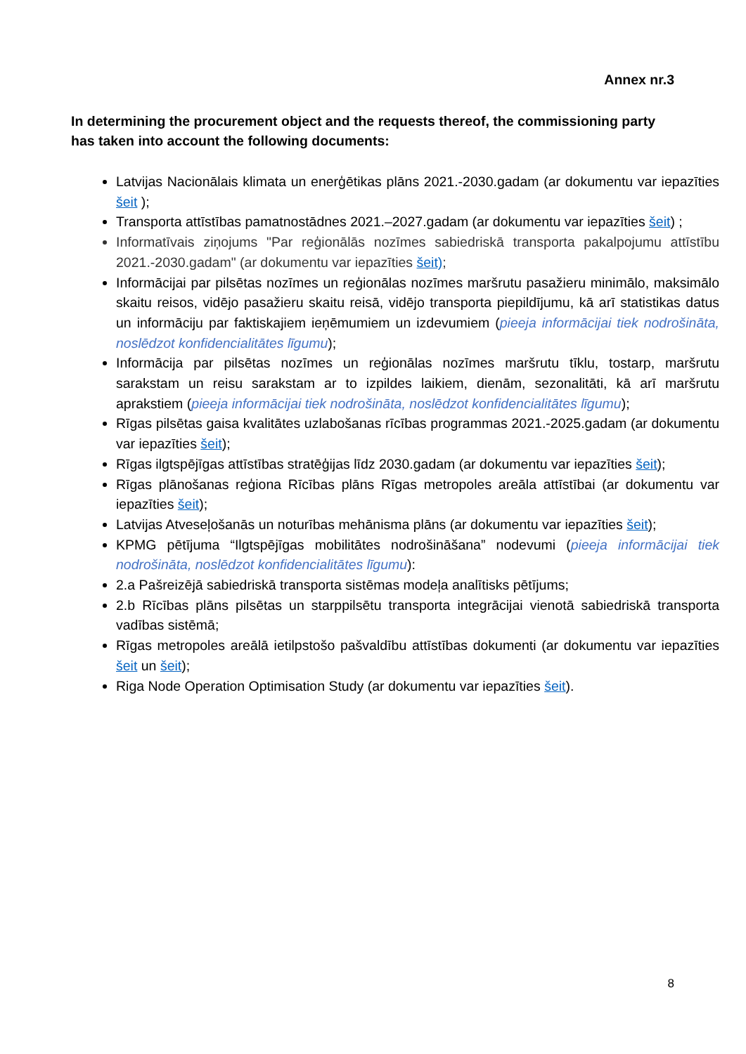Annex nr.3
In determining the procurement object and the requests thereof, the commissioning party has taken into account the following documents:
Latvijas Nacionālais klimata un enerģētikas plāns 2021.-2030.gadam (ar dokumentu var iepazīties šeit );
Transporta attīstības pamatnostādnes 2021.–2027.gadam (ar dokumentu var iepazīties šeit) ;
Informatīvais ziņojums "Par reģionālās nozīmes sabiedriskā transporta pakalpojumu attīstību 2021.-2030.gadam" (ar dokumentu var iepazīties šeit);
Informācijai par pilsētas nozīmes un reģionālas nozīmes maršrutu pasažieru minimālo, maksimālo skaitu reisos, vidējo pasažieru skaitu reisā, vidējo transporta piepildījumu, kā arī statistikas datus un informāciju par faktiskajiem ieņēmumiem un izdevumiem (pieeja informācijai tiek nodrošināta, noslēdzot konfidencialitātes līgumu);
Informācija par pilsētas nozīmes un reģionālas nozīmes maršrutu tīklu, tostarp, maršrutu sarakstam un reisu sarakstam ar to izpildes laikiem, dienām, sezonalitāti, kā arī maršrutu aprakstiem (pieeja informācijai tiek nodrošināta, noslēdzot konfidencialitātes līgumu);
Rīgas pilsētas gaisa kvalitātes uzlabošanas rīcības programmas 2021.-2025.gadam (ar dokumentu var iepazīties šeit);
Rīgas ilgtspējīgas attīstības stratēģijas līdz 2030.gadam (ar dokumentu var iepazīties šeit);
Rīgas plānošanas reģiona Rīcības plāns Rīgas metropoles areāla attīstībai (ar dokumentu var iepazīties šeit);
Latvijas Atveseļošanās un noturības mehānisma plāns (ar dokumentu var iepazīties šeit);
KPMG pētījuma “Ilgtspējīgas mobilitātes nodrošināšana” nodevumi (pieeja informācijai tiek nodrošināta, noslēdzot konfidencialitātes līgumu):
2.a Pašreizējā sabiedriskā transporta sistēmas modeļa analītisks pētījums;
2.b Rīcības plāns pilsētas un starppilsētu transporta integrācijai vienotā sabiedriskā transporta vadības sistēmā;
Rīgas metropoles areālā ietilpstošo pašvaldību attīstības dokumenti (ar dokumentu var iepazīties šeit un šeit);
Riga Node Operation Optimisation Study (ar dokumentu var iepazīties šeit).
8